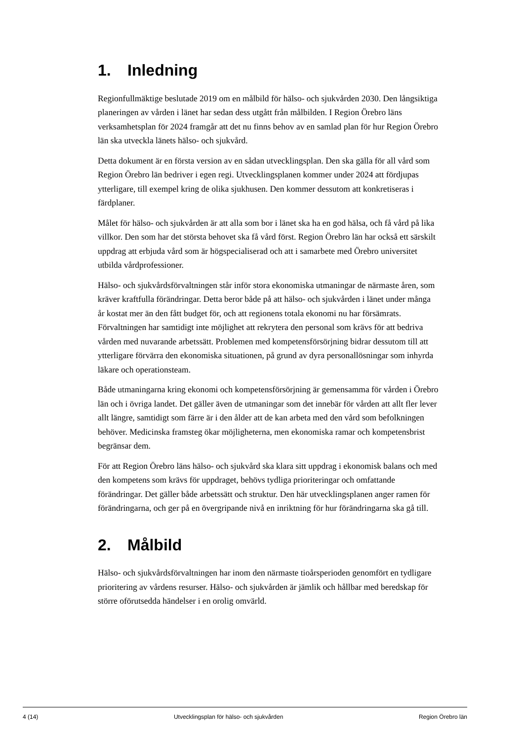1. Inledning
Regionfullmäktige beslutade 2019 om en målbild för hälso- och sjukvården 2030. Den långsiktiga planeringen av vården i länet har sedan dess utgått från målbilden. I Region Örebro läns verksamhetsplan för 2024 framgår att det nu finns behov av en samlad plan för hur Region Örebro län ska utveckla länets hälso- och sjukvård.
Detta dokument är en första version av en sådan utvecklingsplan. Den ska gälla för all vård som Region Örebro län bedriver i egen regi. Utvecklingsplanen kommer under 2024 att fördjupas ytterligare, till exempel kring de olika sjukhusen. Den kommer dessutom att konkretiseras i färdplaner.
Målet för hälso- och sjukvården är att alla som bor i länet ska ha en god hälsa, och få vård på lika villkor. Den som har det största behovet ska få vård först. Region Örebro län har också ett särskilt uppdrag att erbjuda vård som är högspecialiserad och att i samarbete med Örebro universitet utbilda vårdprofessioner.
Hälso- och sjukvårdsförvaltningen står inför stora ekonomiska utmaningar de närmaste åren, som kräver kraftfulla förändringar. Detta beror både på att hälso- och sjukvården i länet under många år kostat mer än den fått budget för, och att regionens totala ekonomi nu har försämrats. Förvaltningen har samtidigt inte möjlighet att rekrytera den personal som krävs för att bedriva vården med nuvarande arbetssätt. Problemen med kompetensförsörjning bidrar dessutom till att ytterligare förvärra den ekonomiska situationen, på grund av dyra personallösningar som inhyrda läkare och operationsteam.
Både utmaningarna kring ekonomi och kompetensförsörjning är gemensamma för vården i Örebro län och i övriga landet. Det gäller även de utmaningar som det innebär för vården att allt fler lever allt längre, samtidigt som färre är i den ålder att de kan arbeta med den vård som befolkningen behöver. Medicinska framsteg ökar möjligheterna, men ekonomiska ramar och kompetensbrist begränsar dem.
För att Region Örebro läns hälso- och sjukvård ska klara sitt uppdrag i ekonomisk balans och med den kompetens som krävs för uppdraget, behövs tydliga prioriteringar och omfattande förändringar. Det gäller både arbetssätt och struktur. Den här utvecklingsplanen anger ramen för förändringarna, och ger på en övergripande nivå en inriktning för hur förändringarna ska gå till.
2. Målbild
Hälso- och sjukvårdsförvaltningen har inom den närmaste tioårsperioden genomfört en tydligare prioritering av vårdens resurser. Hälso- och sjukvården är jämlik och hållbar med beredskap för större oförutsedda händelser i en orolig omvärld.
4 (14) Utvecklingsplan för hälso- och sjukvården Region Örebro län